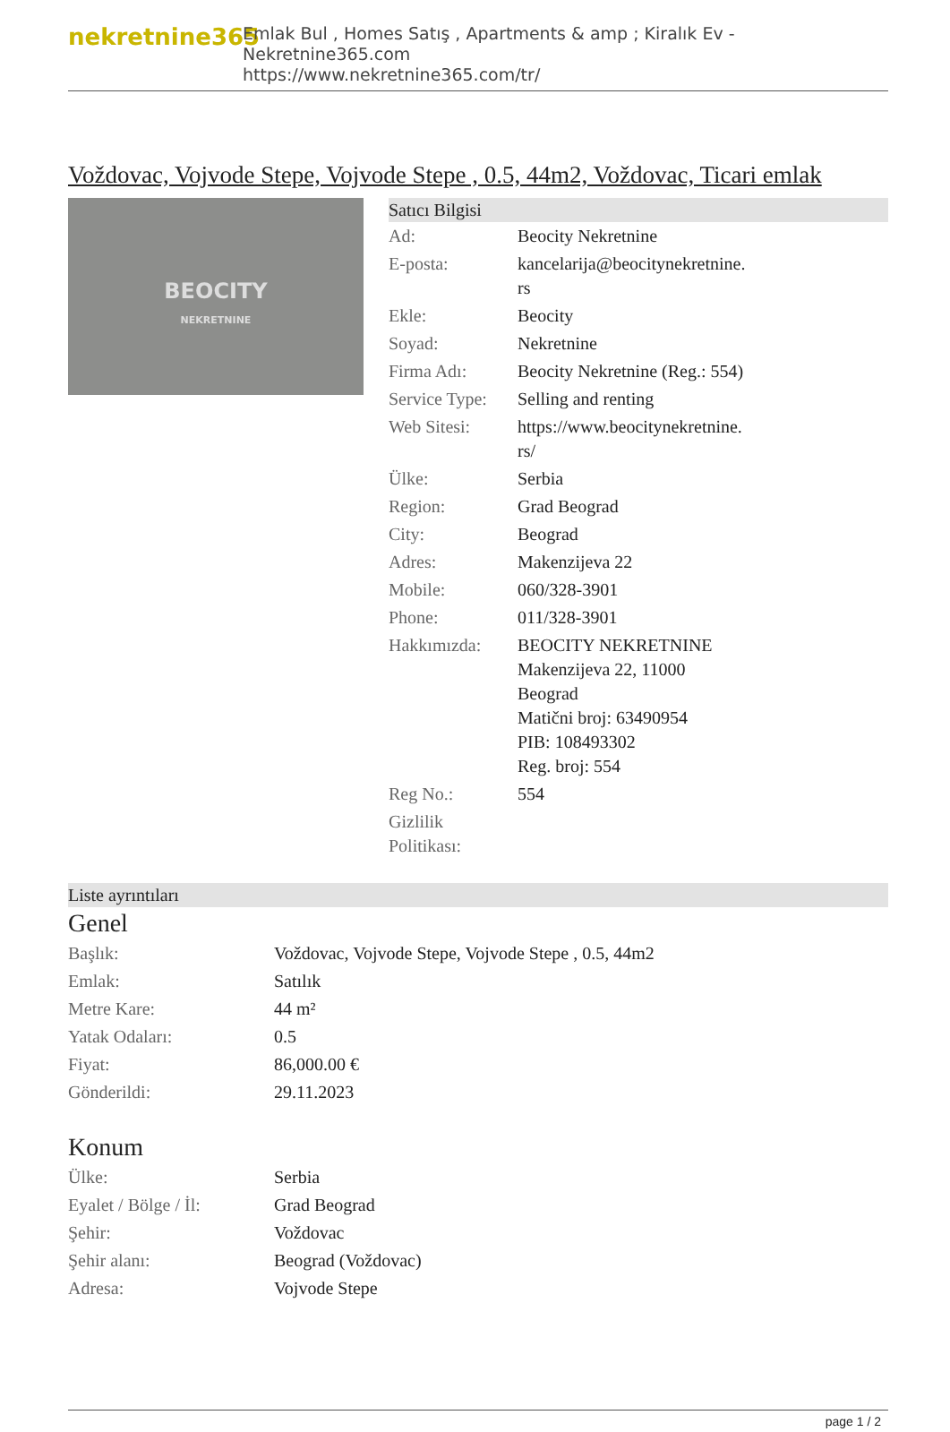nekretnine365
Emlak Bul , Homes Satış , Apartments & amp ; Kiralık Ev - Nekretnine365.com
https://www.nekretnine365.com/tr/
Voždovac, Vojvode Stepe, Vojvode Stepe , 0.5, 44m2, Voždovac, Ticari emlak
BEOCITY
NEKRETNINE
Satıcı Bilgisi
| Ad: | Beocity Nekretnine |
| E-posta: | kancelarija@beocitynekretnine. rs |
| Ekle: | Beocity |
| Soyad: | Nekretnine |
| Firma Adı: | Beocity Nekretnine (Reg.: 554) |
| Service Type: | Selling and renting |
| Web Sitesi: | https://www.beocitynekretnine. rs/ |
| Ülke: | Serbia |
| Region: | Grad Beograd |
| City: | Beograd |
| Adres: | Makenzijeva 22 |
| Mobile: | 060/328-3901 |
| Phone: | 011/328-3901 |
| Hakkımızda: | BEOCITY NEKRETNINE Makenzijeva 22, 11000 Beograd Matični broj: 63490954 PIB: 108493302 Reg. broj: 554 |
| Reg No.: | 554 |
| Gizlilik Politikası: | |
Liste ayrıntıları
Genel
| Başlık: | Voždovac, Vojvode Stepe, Vojvode Stepe , 0.5, 44m2 |
| Emlak: | Satılık |
| Metre Kare: | 44 m² |
| Yatak Odaları: | 0.5 |
| Fiyat: | 86,000.00 € |
| Gönderildi: | 29.11.2023 |
Konum
| Ülke: | Serbia |
| Eyalet / Bölge / İl: | Grad Beograd |
| Şehir: | Voždovac |
| Şehir alanı: | Beograd (Voždovac) |
| Adresa: | Vojvode Stepe |
page 1 / 2